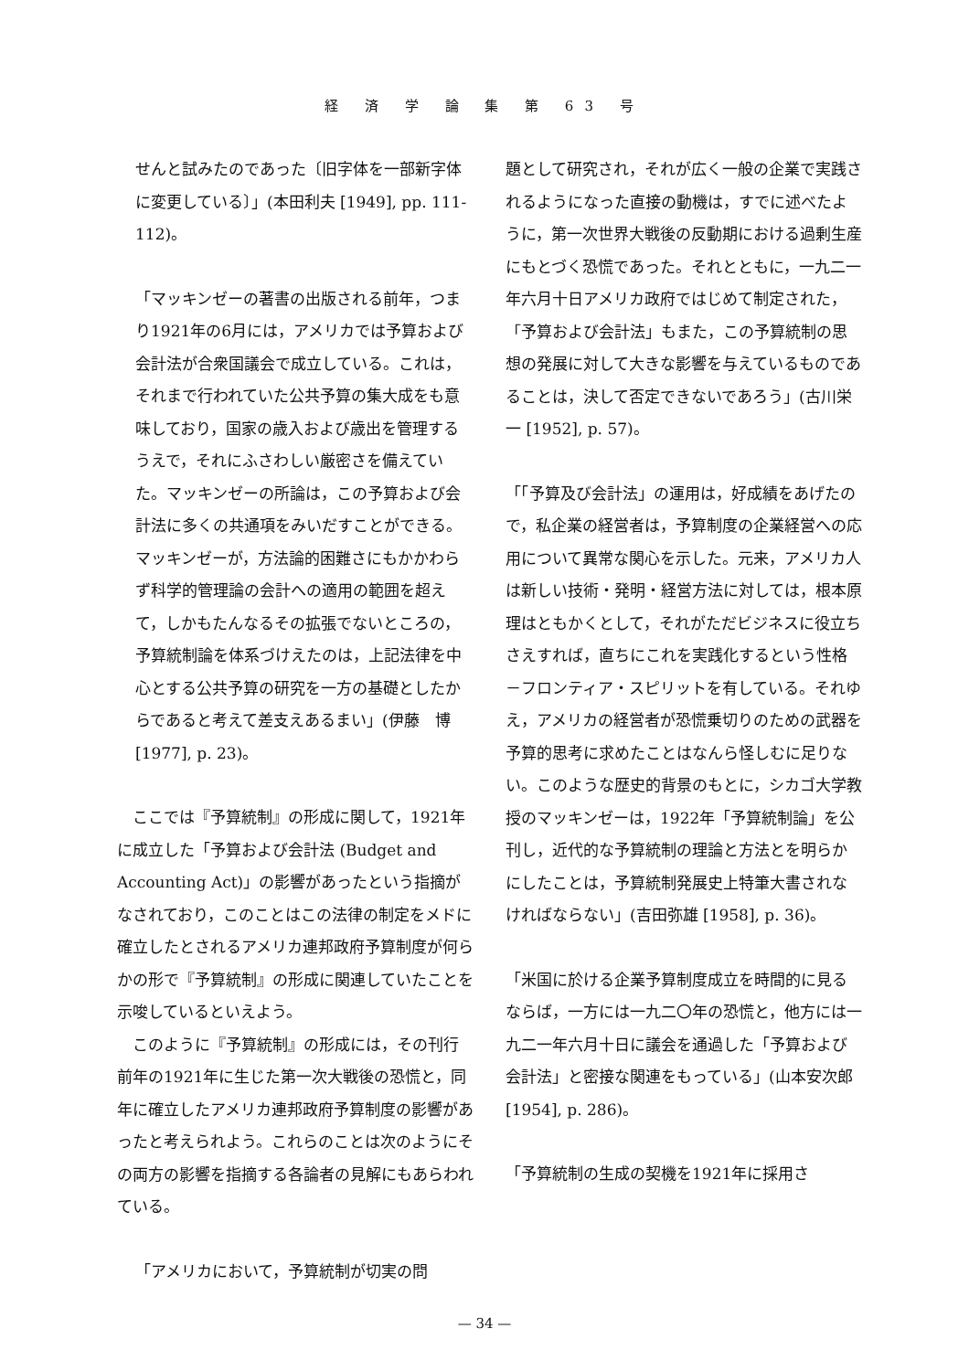経 済 学 論 集 第 63 号
せんと試みたのであった〔旧字体を一部新字体に変更している〕」(本田利夫 [1949], pp. 111-112)。
「マッキンゼーの著書の出版される前年，つまり1921年の6月には，アメリカでは予算および会計法が合衆国議会で成立している。これは，それまで行われていた公共予算の集大成をも意味しており，国家の歳入および歳出を管理するうえで，それにふさわしい厳密さを備えていた。マッキンゼーの所論は，この予算および会計法に多くの共通項をみいだすことができる。マッキンゼーが，方法論的困難さにもかかわらず科学的管理論の会計への適用の範囲を超えて，しかもたんなるその拡張でないところの，予算統制論を体系づけえたのは，上記法律を中心とする公共予算の研究を一方の基礎としたからであると考えて差支えあるまい」(伊藤　博 [1977], p. 23)。
　ここでは『予算統制』の形成に関して，1921年に成立した「予算および会計法 (Budget and Accounting Act)」の影響があったという指摘がなされており，このことはこの法律の制定をメドに確立したとされるアメリカ連邦政府予算制度が何らかの形で『予算統制』の形成に関連していたことを示唆しているといえよう。
　このように『予算統制』の形成には，その刊行前年の1921年に生じた第一次大戦後の恐慌と，同年に確立したアメリカ連邦政府予算制度の影響があったと考えられよう。これらのことは次のようにその両方の影響を指摘する各論者の見解にもあらわれている。
「アメリカにおいて，予算統制が切実の問
題として研究され，それが広く一般の企業で実践されるようになった直接の動機は，すでに述べたように，第一次世界大戦後の反動期における過剰生産にもとづく恐慌であった。それとともに，一九二一年六月十日アメリカ政府ではじめて制定された，「予算および会計法」もまた，この予算統制の思想の発展に対して大きな影響を与えているものであることは，決して否定できないであろう」(古川栄一 [1952], p. 57)。
「「予算及び会計法」の運用は，好成績をあげたので，私企業の経営者は，予算制度の企業経営への応用について異常な関心を示した。元来，アメリカ人は新しい技術・発明・経営方法に対しては，根本原理はともかくとして，それがただビジネスに役立ちさえすれば，直ちにこれを実践化するという性格－フロンティア・スピリットを有している。それゆえ，アメリカの経営者が恐慌乗切りのための武器を予算的思考に求めたことはなんら怪しむに足りない。このような歴史的背景のもとに，シカゴ大学教授のマッキンゼーは，1922年「予算統制論」を公刊し，近代的な予算統制の理論と方法とを明らかにしたことは，予算統制発展史上特筆大書されなければならない」(吉田弥雄 [1958], p. 36)。
「米国に於ける企業予算制度成立を時間的に見るならば，一方には一九二〇年の恐慌と，他方には一九二一年六月十日に議会を通過した「予算および会計法」と密接な関連をもっている」(山本安次郎 [1954], p. 286)。
「予算統制の生成の契機を1921年に採用さ
— 34 —